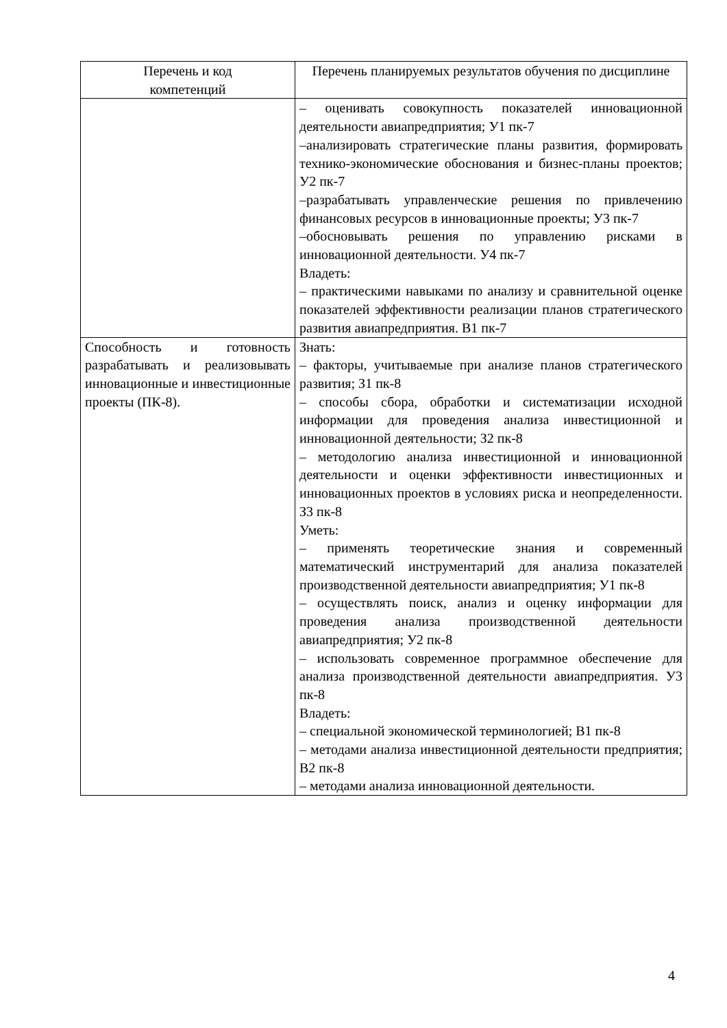| Перечень и код компетенций | Перечень планируемых результатов обучения по дисциплине |
| --- | --- |
| | – оценивать совокупность показателей инновационной деятельности авиапредприятия; У1 пк-7 –анализировать стратегические планы развития, формировать технико-экономические обоснования и бизнес-планы проектов; У2 пк-7 –разрабатывать управленческие решения по привлечению финансовых ресурсов в инновационные проекты; У3 пк-7 –обосновывать решения по управлению рисками в инновационной деятельности. У4 пк-7 Владеть: – практическими навыками по анализу и сравнительной оценке показателей эффективности реализации планов стратегического развития авиапредприятия. В1 пк-7 |
| Способность и готовность разрабатывать и реализовывать инновационные и инвестиционные проекты (ПК-8). | Знать: – факторы, учитываемые при анализе планов стратегического развития; З1 пк-8 – способы сбора, обработки и систематизации исходной информации для проведения анализа инвестиционной и инновационной деятельности; З2 пк-8 – методологию анализа инвестиционной и инновационной деятельности и оценки эффективности инвестиционных и инновационных проектов в условиях риска и неопределенности. З3 пк-8 Уметь: – применять теоретические знания и современный математический инструментарий для анализа показателей производственной деятельности авиапредприятия; У1 пк-8 – осуществлять поиск, анализ и оценку информации для проведения анализа производственной деятельности авиапредприятия; У2 пк-8 – использовать современное программное обеспечение для анализа производственной деятельности авиапредприятия. У3 пк-8 Владеть: – специальной экономической терминологией; В1 пк-8 – методами анализа инвестиционной деятельности предприятия; В2 пк-8 – методами анализа инновационной деятельности. |
4